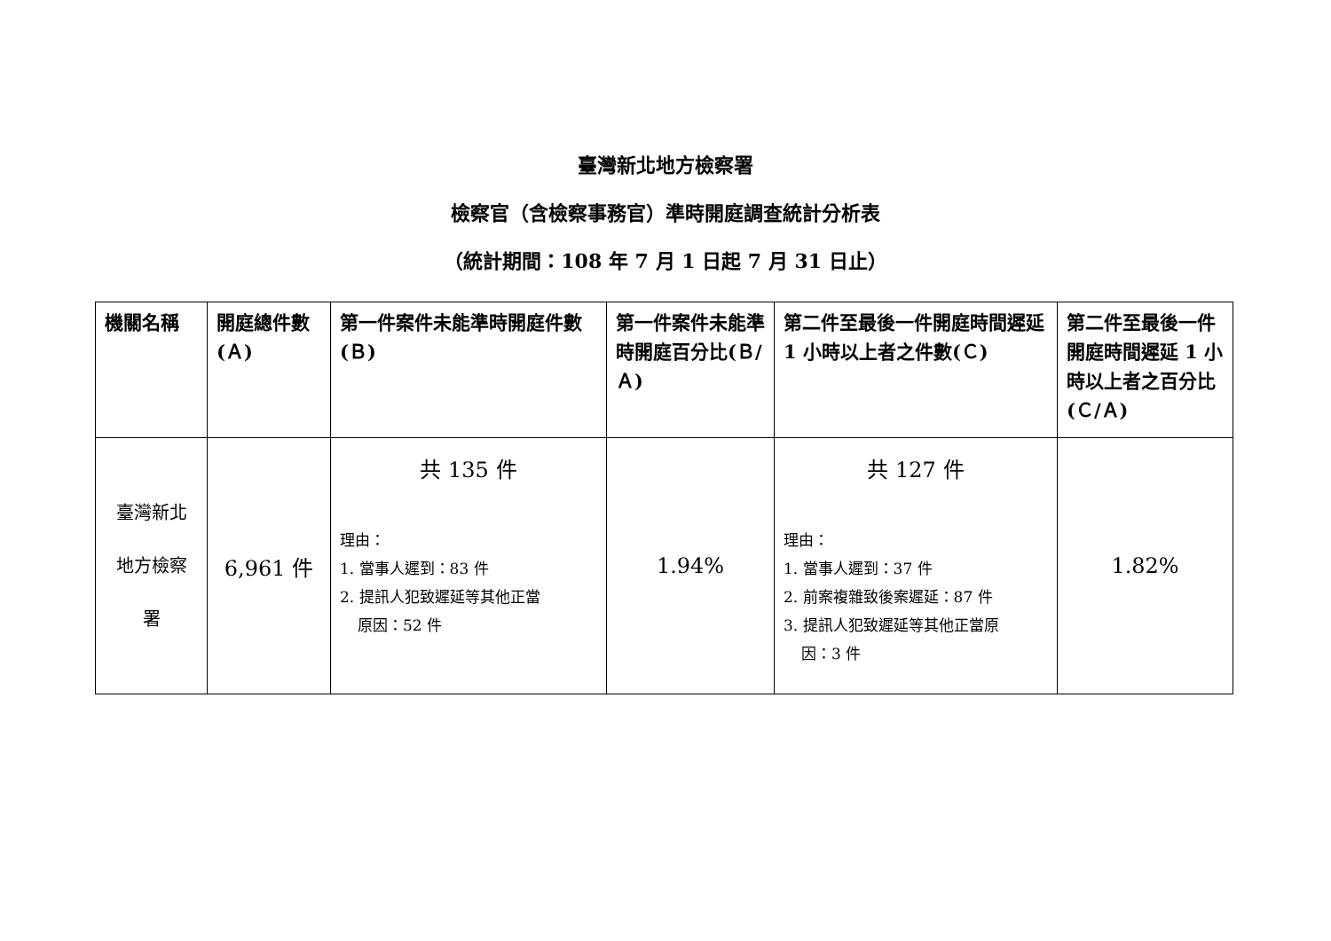臺灣新北地方檢察署
檢察官（含檢察事務官）準時開庭調查統計分析表
（統計期間：108 年 7 月 1 日起 7 月 31 日止）
| 機關名稱 | 開庭總件數(Ａ) | 第一件案件未能準時開庭件數(Ｂ) | 第一件案件未能準時開庭百分比(Ｂ/Ａ) | 第二件至最後一件開庭時間遲延 1 小時以上者之件數(Ｃ) | 第二件至最後一件開庭時間遲延 1 小時以上者之百分比(Ｃ/Ａ) |
| --- | --- | --- | --- | --- | --- |
| 臺灣新北 地方檢察 署 | 6,961 件 | 共 135 件 理由： 1. 當事人遲到：83 件 2. 提訊人犯致遲延等其他正當 原因：52 件 | 1.94% | 共 127 件 理由： 1. 當事人遲到：37 件 2. 前案複雜致後案遲延：87 件 3. 提訊人犯致遲延等其他正當原 因：3 件 | 1.82% |